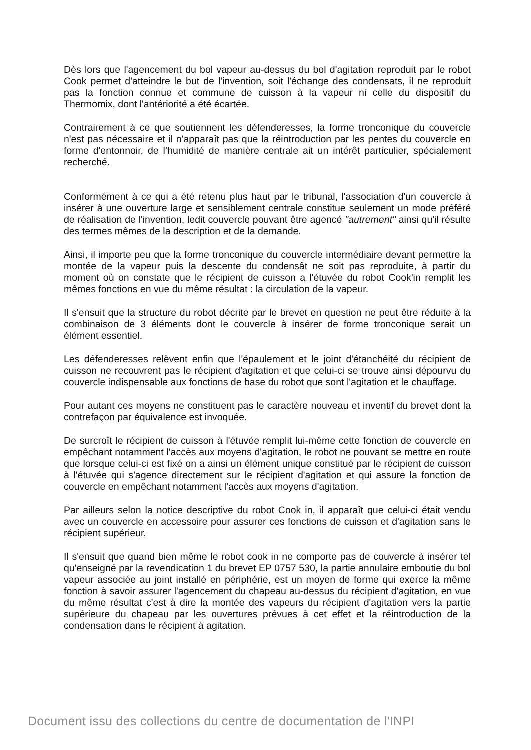Dès lors que l'agencement du bol vapeur au-dessus du bol d'agitation reproduit par le robot Cook permet d'atteindre le but de l'invention, soit l'échange des condensats, il ne reproduit pas la fonction connue et commune de cuisson à la vapeur ni celle du dispositif du Thermomix, dont l'antériorité a été écartée.
Contrairement à ce que soutiennent les défenderesses, la forme tronconique du couvercle n'est pas nécessaire et il n'apparaît pas que la réintroduction par les pentes du couvercle en forme d'entonnoir, de l’humidité de manière centrale ait un intérêt particulier, spécialement recherché.
Conformément à ce qui a été retenu plus haut par le tribunal, l'association d'un couvercle à insérer à une ouverture large et sensiblement centrale constitue seulement un mode préféré de réalisation de l'invention, ledit couvercle pouvant être agencé "autrement" ainsi qu'il résulte des termes mêmes de la description et de la demande.
Ainsi, il importe peu que la forme tronconique du couvercle intermédiaire devant permettre la montée de la vapeur puis la descente du condensât ne soit pas reproduite, à partir du moment où on constate que le récipient de cuisson a l'étuvée du robot Cook'in remplit les mêmes fonctions en vue du même résultat : la circulation de la vapeur.
Il s'ensuit que la structure du robot décrite par le brevet en question ne peut être réduite à la combinaison de 3 éléments dont le couvercle à insérer de forme tronconique serait un élément essentiel.
Les défenderesses relèvent enfin que l'épaulement et le joint d'étanchéité du récipient de cuisson ne recouvrent pas le récipient d'agitation et que celui-ci se trouve ainsi dépourvu du couvercle indispensable aux fonctions de base du robot que sont l'agitation et le chauffage.
Pour autant ces moyens ne constituent pas le caractère nouveau et inventif du brevet dont la contrefaçon par équivalence est invoquée.
De surcroît le récipient de cuisson à l'étuvée remplit lui-même cette fonction de couvercle en empêchant notamment l'accès aux moyens d'agitation, le robot ne pouvant se mettre en route que lorsque celui-ci est fixé on a ainsi un élément unique constitué par le récipient de cuisson à l'étuvée qui s'agence directement sur le récipient d'agitation et qui assure la fonction de couvercle en empêchant notamment l'accès aux moyens d'agitation.
Par ailleurs selon la notice descriptive du robot Cook in, il apparaît que celui-ci était vendu avec un couvercle en accessoire pour assurer ces fonctions de cuisson et d'agitation sans le récipient supérieur.
Il s'ensuit que quand bien même le robot cook in ne comporte pas de couvercle à insérer tel qu'enseigné par la revendication 1 du brevet EP 0757 530, la partie annulaire emboutie du bol vapeur associée au joint installé en périphérie, est un moyen de forme qui exerce la même fonction à savoir assurer l'agencement du chapeau au-dessus du récipient d'agitation, en vue du même résultat c'est à dire la montée des vapeurs du récipient d'agitation vers la partie supérieure du chapeau par les ouvertures prévues à cet effet et la réintroduction de la condensation dans le récipient à agitation.
Document issu des collections du centre de documentation de l'INPI